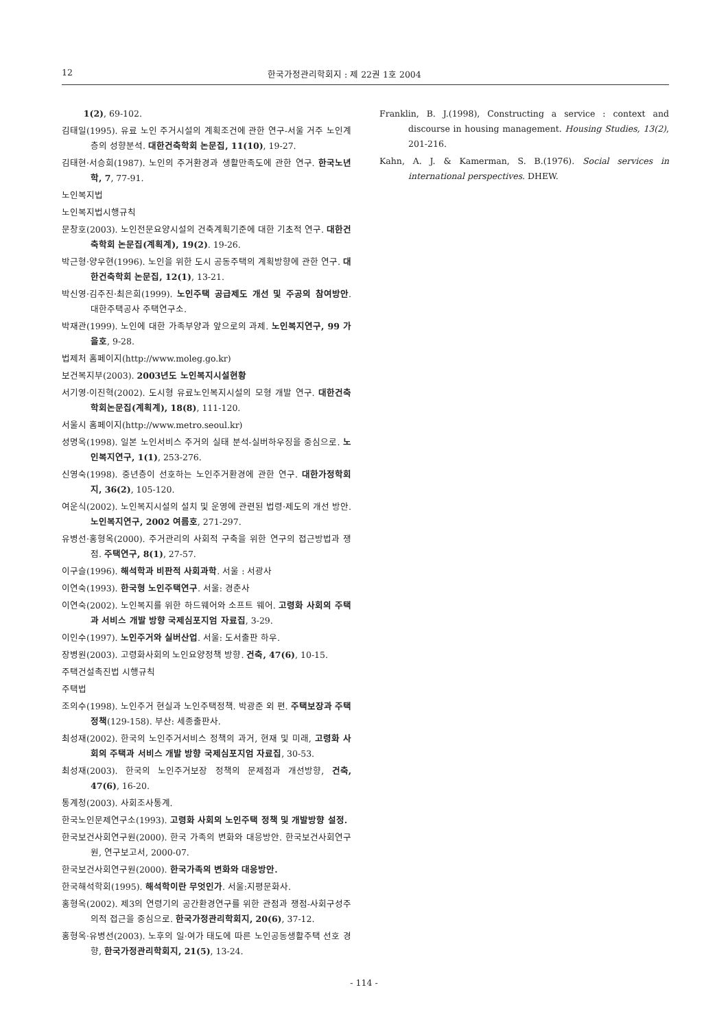12 한국가정관리학회지 : 제 22권 1호 2004
1(2), 69-102.
김태일(1995). 유료 노인 주거시설의 계획조건에 관한 연구-서울 거주 노인계층의 성향분석. 대한건축학회 논문집, 11(10), 19-27.
김태현·서승희(1987). 노인의 주거환경과 생활만족도에 관한 연구. 한국노년학, 7, 77-91.
노인복지법
노인복지법시행규칙
문창호(2003). 노인전문요양시설의 건축계획기준에 대한 기초적 연구. 대한건축학회 논문집(계획계), 19(2). 19-26.
박근형·양우현(1996). 노인을 위한 도시 공동주택의 계획방향에 관한 연구. 대한건축학회 논문집, 12(1), 13-21.
박신영·김주진·최은희(1999). 노인주택 공급제도 개선 및 주공의 참여방안. 대한주택공사 주택연구소.
박재관(1999). 노인에 대한 가족부양과 앞으로의 과제. 노인복지연구, 99 가을호, 9-28.
법제처 홈페이지(http://www.moleg.go.kr)
보건복지부(2003). 2003년도 노인복지시설현황
서기영·이진혁(2002). 도시형 유료노인복지시설의 모형 개발 연구. 대한건축학회논문집(계획계), 18(8), 111-120.
서울시 홈페이지(http://www.metro.seoul.kr)
성명옥(1998). 일본 노인서비스 주거의 실태 분석-실버하우징을 중심으로. 노인복지연구, 1(1), 253-276.
신영숙(1998). 중년층이 선호하는 노인주거환경에 관한 연구. 대한가정학회지, 36(2), 105-120.
여운식(2002). 노인복지시설의 설치 및 운영에 관련된 법령·제도의 개선 방안. 노인복지연구, 2002 여름호, 271-297.
유병선·홍형옥(2000). 주거관리의 사회적 구축을 위한 연구의 접근방법과 쟁점. 주택연구, 8(1), 27-57.
이구슬(1996). 해석학과 비판적 사회과학. 서울 : 서광사
이연숙(1993). 한국형 노인주택연구. 서울: 경춘사
이연숙(2002). 노인복지를 위한 하드웨어와 소프트 웨어. 고령화 사회의 주택과 서비스 개발 방향 국제심포지엄 자료집, 3-29.
이인수(1997). 노인주거와 실버산업. 서울: 도서출판 하우.
장병원(2003). 고령화사회의 노인요양정책 방향. 건축, 47(6), 10-15.
주택건설촉진법 시행규칙
주택법
조의수(1998). 노인주거 현실과 노인주택정책. 박광준 외 편. 주택보장과 주택정책(129-158). 부산: 세종출판사.
최성재(2002). 한국의 노인주거서비스 정책의 과거, 현재 및 미래, 고령화 사회의 주택과 서비스 개발 방향 국제심포지엄 자료집, 30-53.
최성재(2003). 한국의 노인주거보장 정책의 문제점과 개선방향, 건축, 47(6), 16-20.
통계청(2003). 사회조사통계.
한국노인문제연구소(1993). 고령화 사회의 노인주택 정책 및 개발방향 설정.
한국보건사회연구원(2000). 한국 가족의 변화와 대응방안. 한국보건사회연구원, 연구보고서, 2000-07.
한국보건사회연구원(2000). 한국가족의 변화와 대응방안.
한국해석학회(1995). 해석학이란 무엇인가. 서울:지평문화사.
홍형옥(2002). 제3의 연령기의 공간환경연구를 위한 관점과 쟁점-사회구성주의적 접근을 중심으로. 한국가정관리학회지, 20(6), 37-12.
홍형옥·유병선(2003). 노후의 일·여가 태도에 따른 노인공동생활주택 선호 경향, 한국가정관리학회지, 21(5), 13-24.
Franklin, B. J.(1998), Constructing a service : context and discourse in housing management. Housing Studies, 13(2), 201-216.
Kahn, A. J. & Kamerman, S. B.(1976). Social services in international perspectives. DHEW.
- 114 -